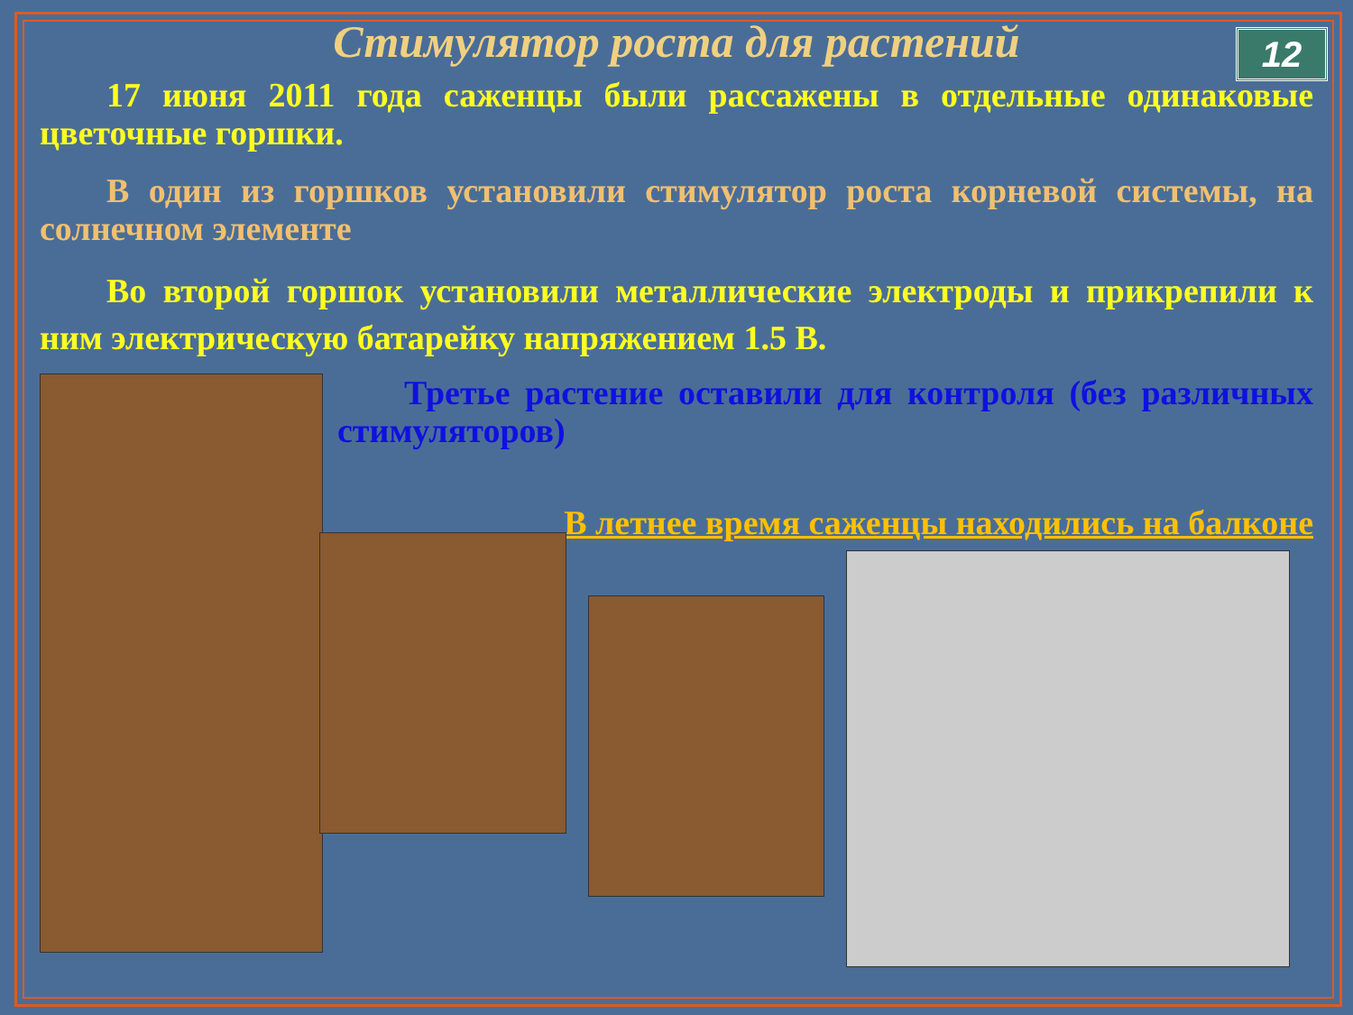12
Стимулятор роста для растений
17 июня 2011 года саженцы были рассажены в отдельные одинаковые цветочные горшки.
В один из горшков установили стимулятор роста корневой системы, на солнечном элементе
Во второй горшок установили металлические электроды и прикрепили к ним электрическую батарейку напряжением 1.5 В.
Третье растение оставили для контроля (без различных стимуляторов)
В летнее время саженцы находились на балконе